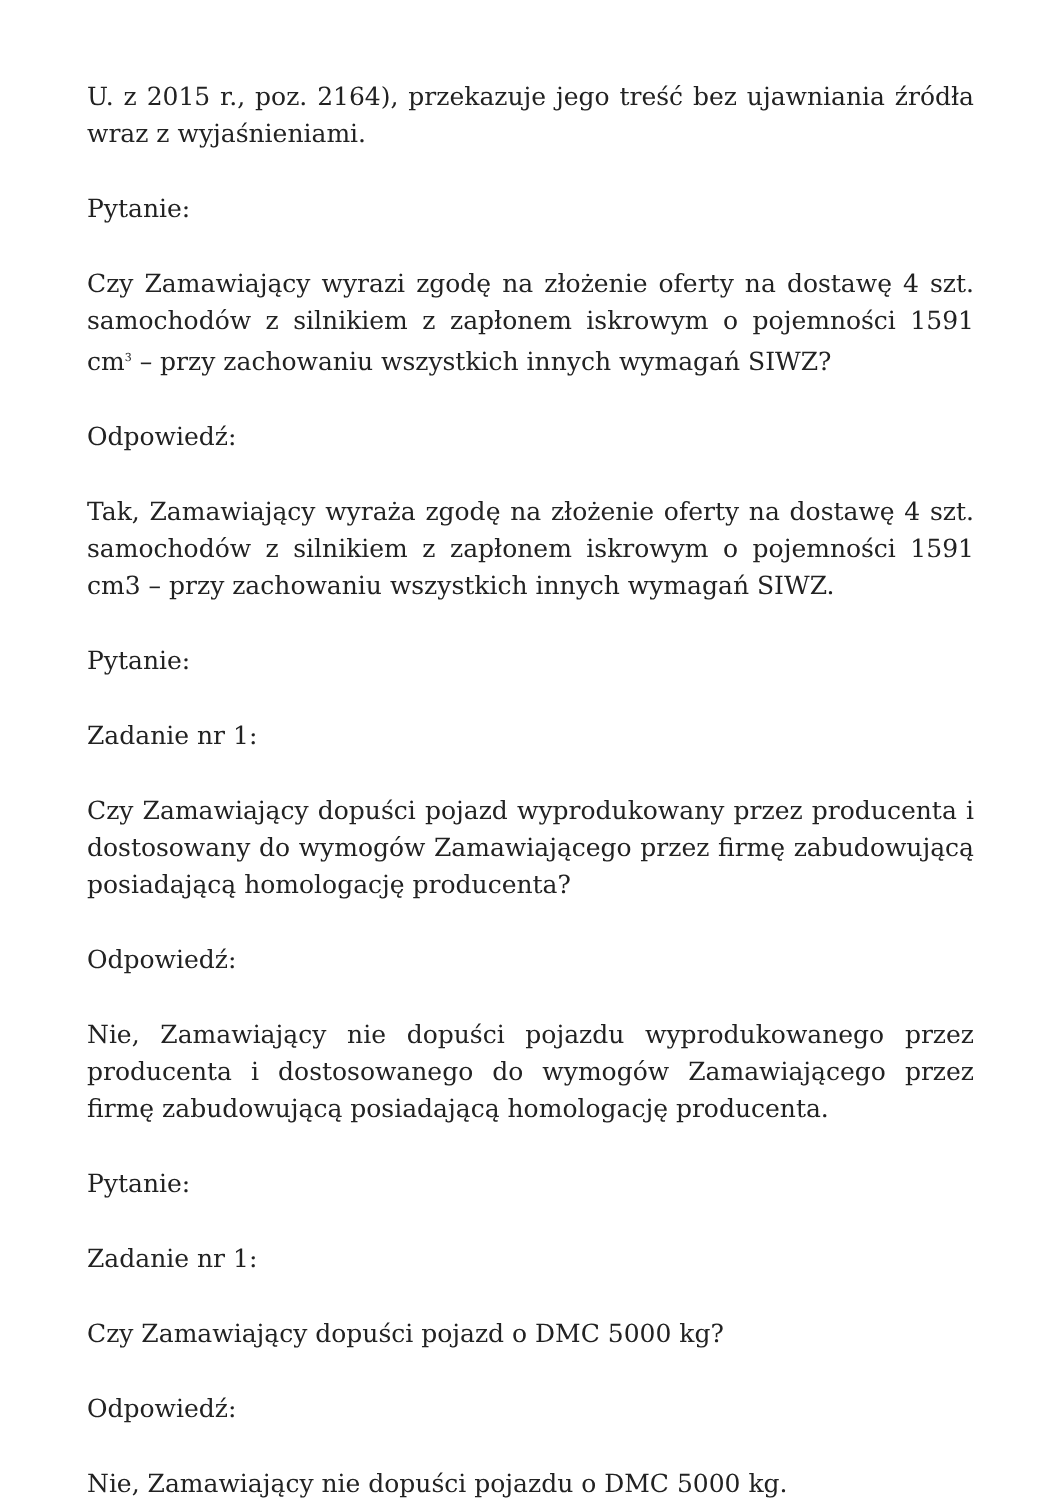U. z 2015 r., poz. 2164), przekazuje jego treść bez ujawniania źródła wraz z wyjaśnieniami.
Pytanie:
Czy Zamawiający wyrazi zgodę na złożenie oferty na dostawę 4 szt. samochodów z silnikiem z zapłonem iskrowym o pojemności 1591 cm<sup>3</sup> – przy zachowaniu wszystkich innych wymagań SIWZ?
Odpowiedź:
Tak, Zamawiający wyraża zgodę na złożenie oferty na dostawę 4 szt. samochodów z silnikiem z zapłonem iskrowym o pojemności 1591 cm3 – przy zachowaniu wszystkich innych wymagań SIWZ.
Pytanie:
Zadanie nr 1:
Czy Zamawiający dopuści pojazd wyprodukowany przez producenta i dostosowany do wymogów Zamawiającego przez firmę zabudowującą posiadającą homologację producenta?
Odpowiedź:
Nie, Zamawiający nie dopuści pojazdu wyprodukowanego przez producenta i dostosowanego do wymogów Zamawiającego przez firmę zabudowującą posiadającą homologację producenta.
Pytanie:
Zadanie nr 1:
Czy Zamawiający dopuści pojazd o DMC 5000 kg?
Odpowiedź:
Nie, Zamawiający nie dopuści pojazdu o DMC 5000 kg.